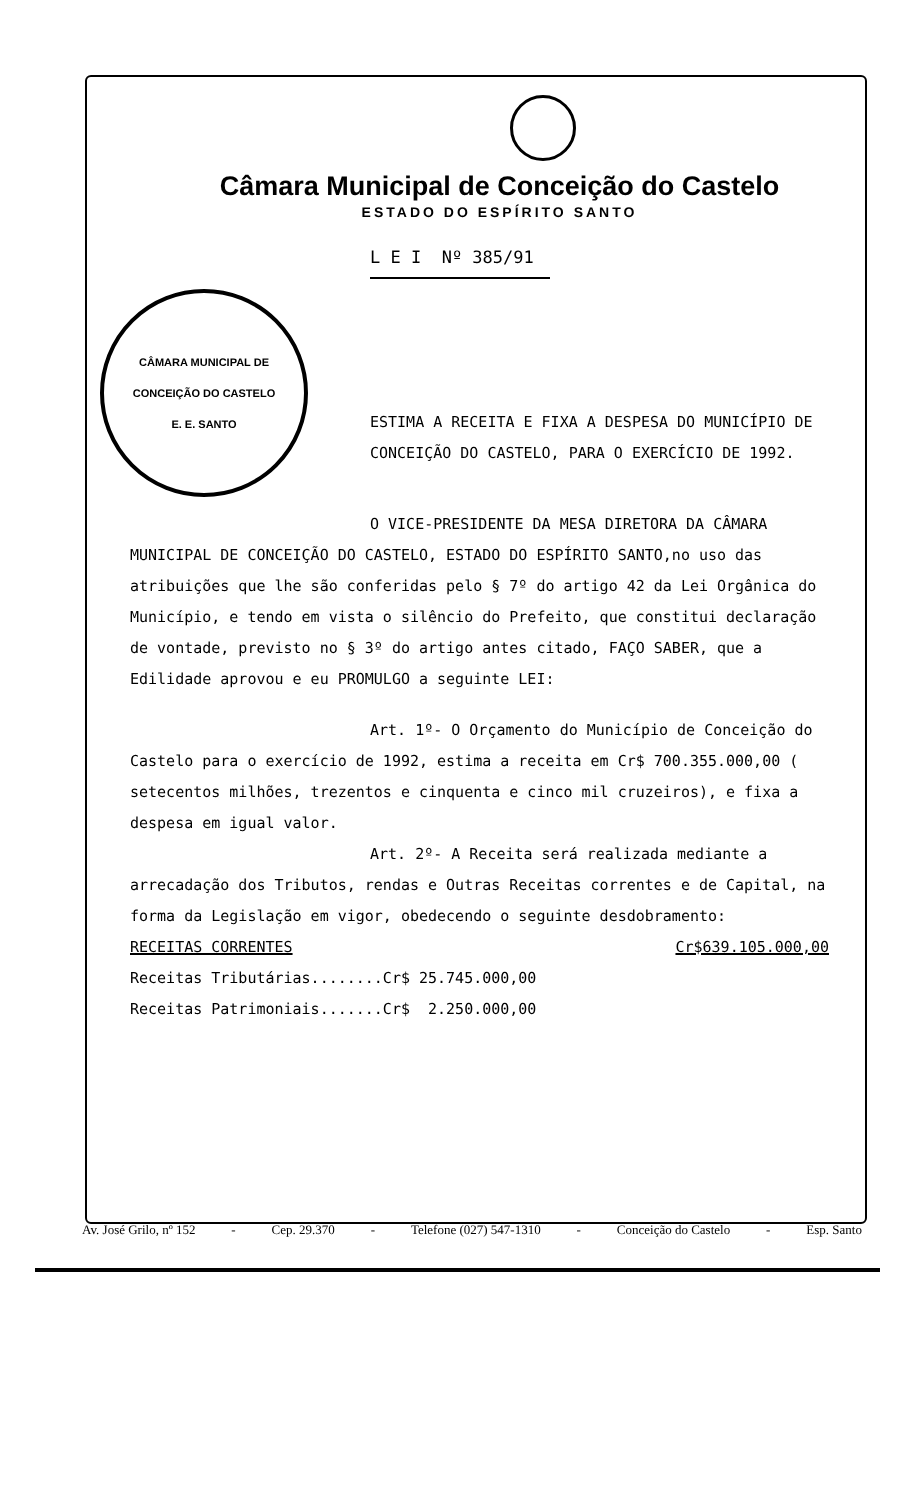Câmara Municipal de Conceição do Castelo
ESTADO DO ESPÍRITO SANTO
L E I Nº 385/91
CÂMARA MUNICIPAL DE CONCEIÇÃO DO CASTELO
E. E. SANTO
ESTIMA A RECEITA E FIXA A DESPESA DO MUNICÍPIO DE CONCEIÇÃO DO CASTELO, PARA O EXERCÍCIO DE 1992.
O VICE-PRESIDENTE DA MESA DIRETORA DA CÂMARA MUNICIPAL DE CONCEIÇÃO DO CASTELO, ESTADO DO ESPÍRITO SANTO,no uso das atribuições que lhe são conferidas pelo § 7º do artigo 42 da Lei Orgânica do Município, e tendo em vista o silêncio do Prefeito, que constitui declaração de vontade, previsto no § 3º do artigo antes citado, FAÇO SABER, que a Edilidade aprovou e eu PROMULGO a seguinte LEI:
Art. 1º- O Orçamento do Município de Conceição do Castelo para o exercício de 1992, estima a receita em Cr$ 700.355.000,00 ( setecentos milhões, trezentos e cinquenta e cinco mil cruzeiros), e fixa a despesa em igual valor.
Art. 2º- A Receita será realizada mediante a arrecadação dos Tributos, rendas e Outras Receitas correntes e de Capital, na forma da Legislação em vigor, obedecendo o seguinte desdobramento:
RECEITAS CORRENTES Cr$639.105.000,00
Receitas Tributárias........Cr$ 25.745.000,00
Receitas Patrimoniais.......Cr$ 2.250.000,00
Av. José Grilo, nº 152 - Cep. 29.370 - Telefone (027) 547-1310 - Conceição do Castelo - Esp. Santo